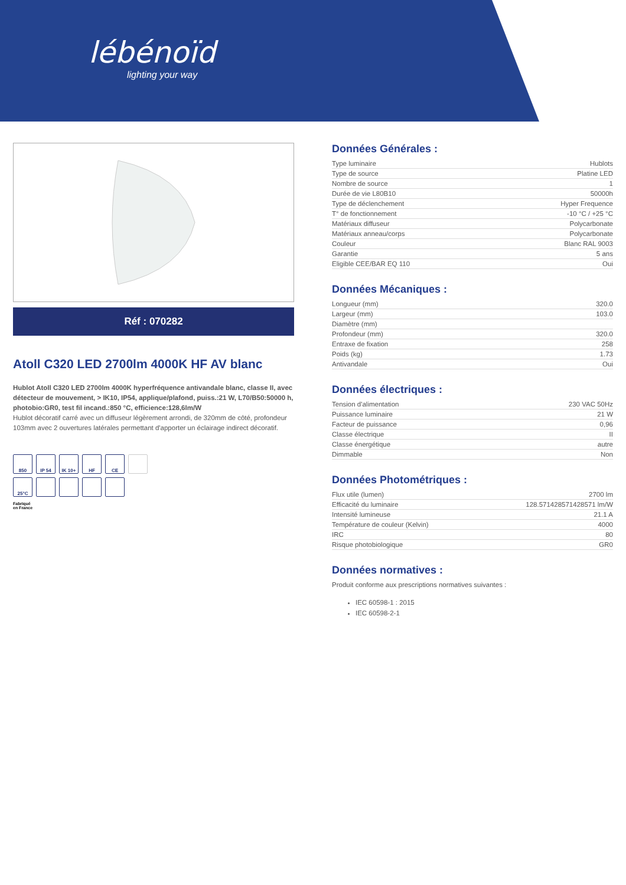lébénoïd
lighting your way
Réf : 070282
Atoll C320 LED 2700lm 4000K HF AV blanc
Hublot Atoll C320 LED 2700lm 4000K hyperfréquence antivandale blanc, classe II, avec détecteur de mouvement, > IK10, IP54, applique/plafond, puiss.:21 W, L70/B50:50000 h, photobio:GR0, test fil incand.:850 °C, efficience:128,6lm/W
Hublot décoratif carré avec un diffuseur légèrement arrondi, de 320mm de côté, profondeur 103mm avec 2 ouvertures latérales permettant d'apporter un éclairage indirect décoratif.
850
IP 54
IK 10+
HF
CE
25°C
Fabriqué
en France
Données Générales :
| Type luminaire | Hublots |
| Type de source | Platine LED |
| Nombre de source | 1 |
| Durée de vie L80B10 | 50000h |
| Type de déclenchement | Hyper Frequence |
| T° de fonctionnement | -10 °C / +25 °C |
| Matériaux diffuseur | Polycarbonate |
| Matériaux anneau/corps | Polycarbonate |
| Couleur | Blanc RAL 9003 |
| Garantie | 5 ans |
| Eligible CEE/BAR EQ 110 | Oui |
Données Mécaniques :
| Longueur (mm) | 320.0 |
| Largeur (mm) | 103.0 |
| Diamètre (mm) | |
| Profondeur (mm) | 320.0 |
| Entraxe de fixation | 258 |
| Poids (kg) | 1.73 |
| Antivandale | Oui |
Données électriques :
| Tension d'alimentation | 230 VAC 50Hz |
| Puissance luminaire | 21 W |
| Facteur de puissance | 0,96 |
| Classe électrique | II |
| Classe énergétique | autre |
| Dimmable | Non |
Données Photométriques :
| Flux utile (lumen) | 2700 lm |
| Efficacité du luminaire | 128.571428571428571 lm/W |
| Intensité lumineuse | 21.1 A |
| Température de couleur (Kelvin) | 4000 |
| IRC | 80 |
| Risque photobiologique | GR0 |
Données normatives :
Produit conforme aux prescriptions normatives suivantes :
IEC 60598-1 : 2015
IEC 60598-2-1